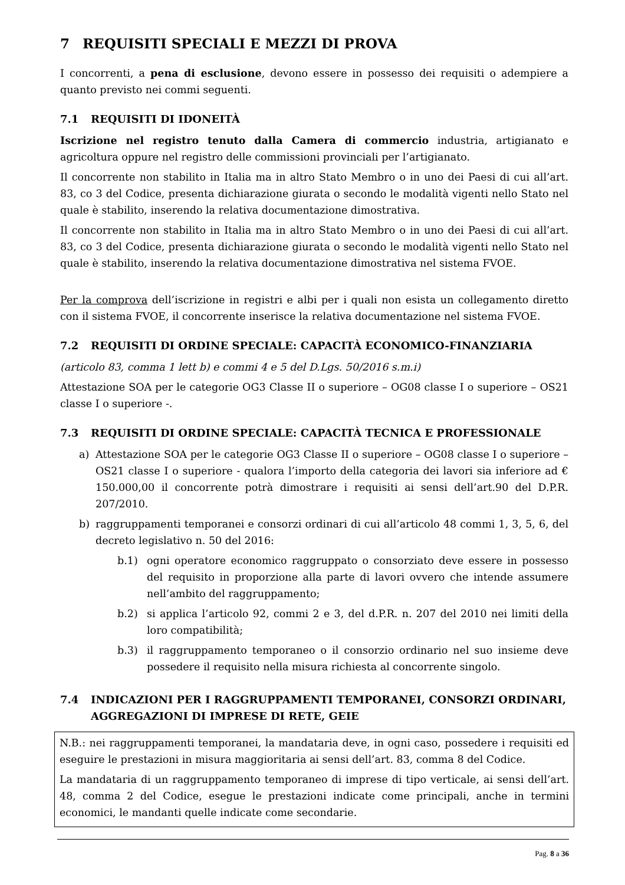7 REQUISITI SPECIALI E MEZZI DI PROVA
I concorrenti, a pena di esclusione, devono essere in possesso dei requisiti o adempiere a quanto previsto nei commi seguenti.
7.1 REQUISITI DI IDONEITÀ
Iscrizione nel registro tenuto dalla Camera di commercio industria, artigianato e agricoltura oppure nel registro delle commissioni provinciali per l’artigianato.
Il concorrente non stabilito in Italia ma in altro Stato Membro o in uno dei Paesi di cui all’art. 83, co 3 del Codice, presenta dichiarazione giurata o secondo le modalità vigenti nello Stato nel quale è stabilito, inserendo la relativa documentazione dimostrativa.
Il concorrente non stabilito in Italia ma in altro Stato Membro o in uno dei Paesi di cui all’art. 83, co 3 del Codice, presenta dichiarazione giurata o secondo le modalità vigenti nello Stato nel quale è stabilito, inserendo la relativa documentazione dimostrativa nel sistema FVOE.
Per la comprova dell’iscrizione in registri e albi per i quali non esista un collegamento diretto con il sistema FVOE, il concorrente inserisce la relativa documentazione nel sistema FVOE.
7.2 REQUISITI DI ORDINE SPECIALE: CAPACITÀ ECONOMICO-FINANZIARIA
(articolo 83, comma 1 lett b) e commi 4 e 5 del D.Lgs. 50/2016 s.m.i)
Attestazione SOA per le categorie OG3 Classe II o superiore – OG08 classe I o superiore – OS21 classe I o superiore -.
7.3 REQUISITI DI ORDINE SPECIALE: CAPACITÀ TECNICA E PROFESSIONALE
a) Attestazione SOA per le categorie OG3 Classe II o superiore – OG08 classe I o superiore – OS21 classe I o superiore - qualora l’importo della categoria dei lavori sia inferiore ad € 150.000,00 il concorrente potrà dimostrare i requisiti ai sensi dell’art.90 del D.P.R. 207/2010.
b) raggruppamenti temporanei e consorzi ordinari di cui all’articolo 48 commi 1, 3, 5, 6, del decreto legislativo n. 50 del 2016:
b.1) ogni operatore economico raggruppato o consorziato deve essere in possesso del requisito in proporzione alla parte di lavori ovvero che intende assumere nell’ambito del raggruppamento;
b.2) si applica l’articolo 92, commi 2 e 3, del d.P.R. n. 207 del 2010 nei limiti della loro compatibilità;
b.3) il raggruppamento temporaneo o il consorzio ordinario nel suo insieme deve possedere il requisito nella misura richiesta al concorrente singolo.
7.4 INDICAZIONI PER I RAGGRUPPAMENTI TEMPORANEI, CONSORZI ORDINARI, AGGREGAZIONI DI IMPRESE DI RETE, GEIE
N.B.: nei raggruppamenti temporanei, la mandataria deve, in ogni caso, possedere i requisiti ed eseguire le prestazioni in misura maggioritaria ai sensi dell’art. 83, comma 8 del Codice.
La mandataria di un raggruppamento temporaneo di imprese di tipo verticale, ai sensi dell’art. 48, comma 2 del Codice, esegue le prestazioni indicate come principali, anche in termini economici, le mandanti quelle indicate come secondarie.
Pag. 8 a 36